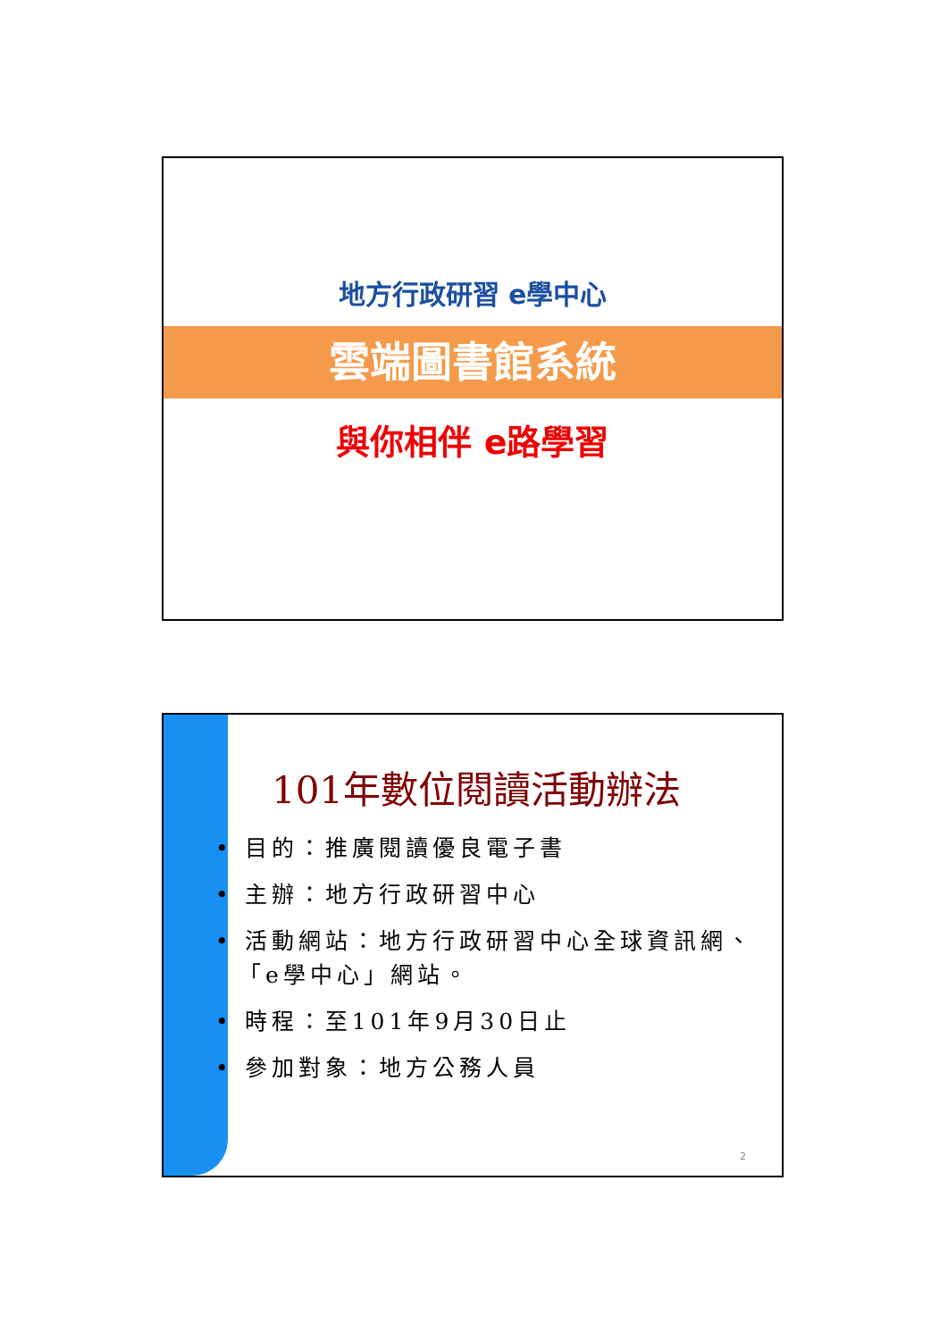地方行政研習 e學中心
雲端圖書館系統
與你相伴 e路學習
101年數位閱讀活動辦法
• 目的：推廣閱讀優良電子書
• 主辦：地方行政研習中心
• 活動網站：地方行政研習中心全球資訊網、
「e學中心」網站。
• 時程：至101年9月30日止
• 參加對象：地方公務人員
2